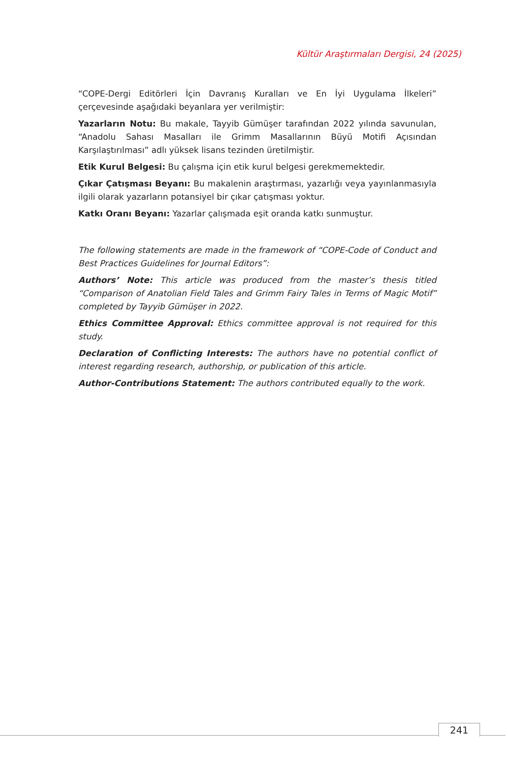Kültür Araştırmaları Dergisi, 24 (2025)
“COPE-Dergi Editörleri İçin Davranış Kuralları ve En İyi Uygulama İlkeleri” çerçevesinde aşağıdaki beyanlara yer verilmiştir:
Yazarların Notu: Bu makale, Tayyib Gümüşer tarafından 2022 yılında savunulan, “Anadolu Sahası Masalları ile Grimm Masallarının Büyü Motifi Açısından Karşılaştırılması” adlı yüksek lisans tezinden üretilmiştir.
Etik Kurul Belgesi: Bu çalışma için etik kurul belgesi gerekmemektedir.
Çıkar Çatışması Beyanı: Bu makalenin araştırması, yazarlığı veya yayınlanmasıyla ilgili olarak yazarların potansiyel bir çıkar çatışması yoktur.
Katkı Oranı Beyanı: Yazarlar çalışmada eşit oranda katkı sunmuştur.
The following statements are made in the framework of “COPE-Code of Conduct and Best Practices Guidelines for Journal Editors”:
Authors’ Note: This article was produced from the master’s thesis titled “Comparison of Anatolian Field Tales and Grimm Fairy Tales in Terms of Magic Motif” completed by Tayyib Gümüşer in 2022.
Ethics Committee Approval: Ethics committee approval is not required for this study.
Declaration of Conflicting Interests: The authors have no potential conflict of interest regarding research, authorship, or publication of this article.
Author-Contributions Statement: The authors contributed equally to the work.
241